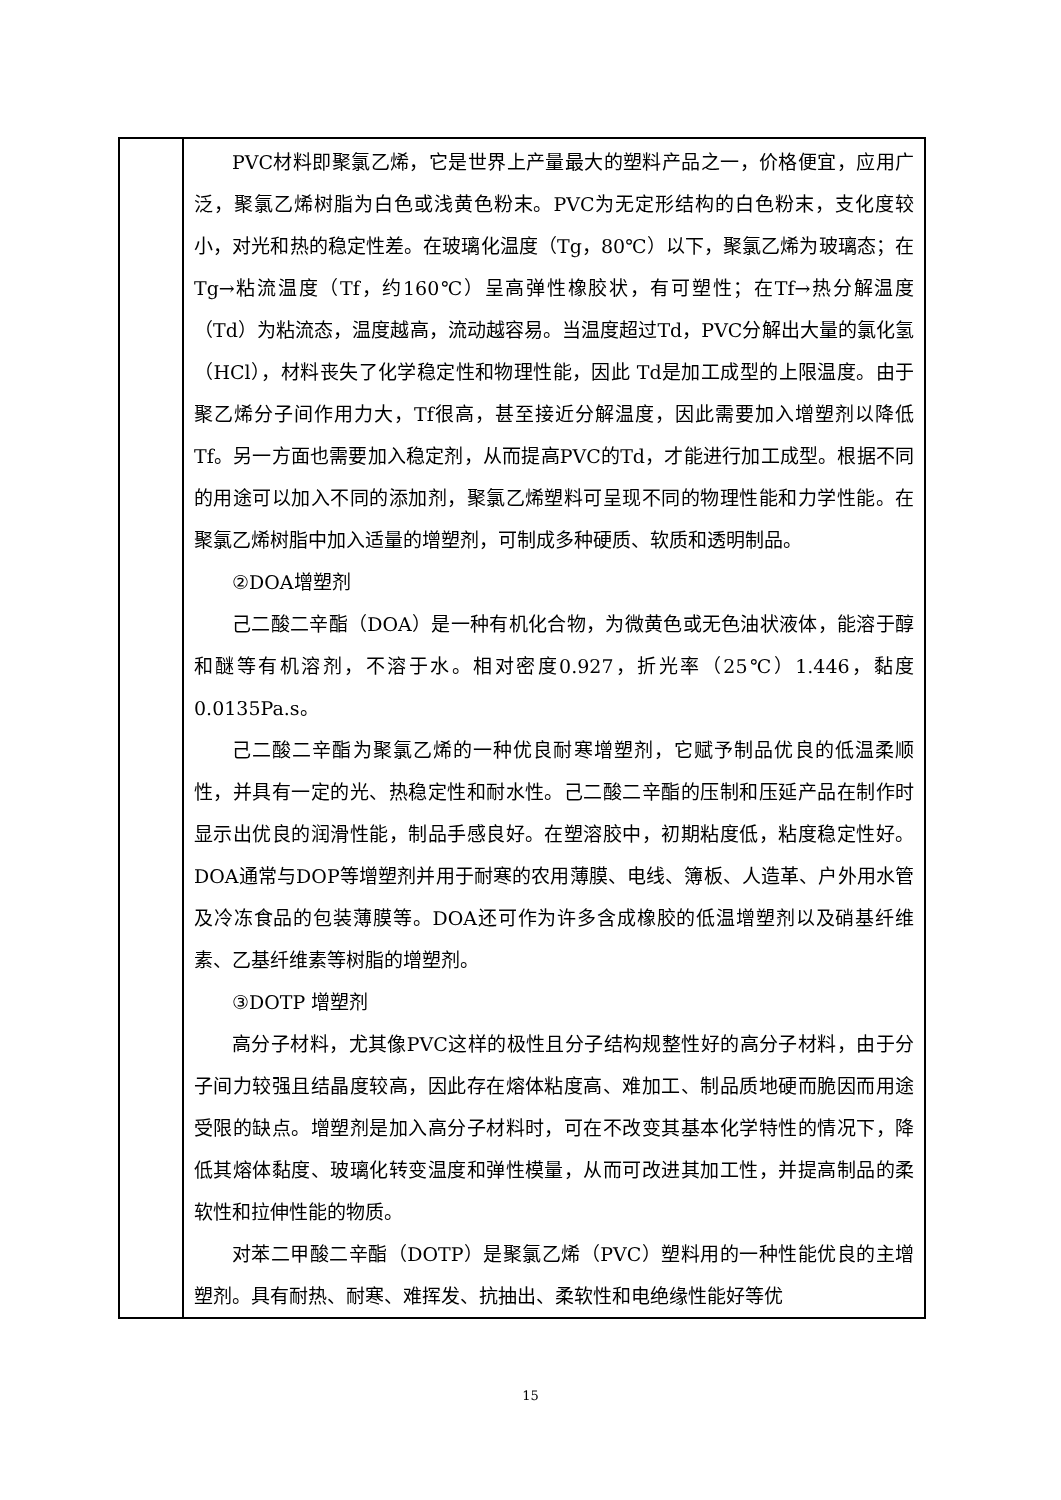| | PVC材料即聚氯乙烯，它是世界上产量最大的塑料产品之一，价格便宜，应用广泛，聚氯乙烯树脂为白色或浅黄色粉末。PVC为无定形结构的白色粉末，支化度较小，对光和热的稳定性差。在玻璃化温度（Tg，80℃）以下，聚氯乙烯为玻璃态；在Tg→粘流温度（Tf，约160℃）呈高弹性橡胶状，有可塑性；在Tf→热分解温度（Td）为粘流态，温度越高，流动越容易。当温度超过Td，PVC分解出大量的氯化氢（HCl），材料丧失了化学稳定性和物理性能，因此 Td是加工成型的上限温度。由于聚乙烯分子间作用力大，Tf很高，甚至接近分解温度，因此需要加入增塑剂以降低Tf。另一方面也需要加入稳定剂，从而提高PVC的Td，才能进行加工成型。根据不同的用途可以加入不同的添加剂，聚氯乙烯塑料可呈现不同的物理性能和力学性能。在聚氯乙烯树脂中加入适量的增塑剂，可制成多种硬质、软质和透明制品。 ②DOA增塑剂 己二酸二辛酯（DOA）是一种有机化合物，为微黄色或无色油状液体，能溶于醇和醚等有机溶剂，不溶于水。相对密度0.927，折光率（25℃）1.446，黏度0.0135Pa.s。 己二酸二辛酯为聚氯乙烯的一种优良耐寒增塑剂，它赋予制品优良的低温柔顺性，并具有一定的光、热稳定性和耐水性。己二酸二辛酯的压制和压延产品在制作时显示出优良的润滑性能，制品手感良好。在塑溶胶中，初期粘度低，粘度稳定性好。DOA通常与DOP等增塑剂并用于耐寒的农用薄膜、电线、簿板、人造革、户外用水管及冷冻食品的包装薄膜等。DOA还可作为许多含成橡胶的低温增塑剂以及硝基纤维素、乙基纤维素等树脂的增塑剂。 ③DOTP 增塑剂 高分子材料，尤其像PVC这样的极性且分子结构规整性好的高分子材料，由于分子间力较强且结晶度较高，因此存在熔体粘度高、难加工、制品质地硬而脆因而用途受限的缺点。增塑剂是加入高分子材料时，可在不改变其基本化学特性的情况下，降低其熔体黏度、玻璃化转变温度和弹性模量，从而可改进其加工性，并提高制品的柔软性和拉伸性能的物质。 对苯二甲酸二辛酯（DOTP）是聚氯乙烯（PVC）塑料用的一种性能优良的主增塑剂。具有耐热、耐寒、难挥发、抗抽出、柔软性和电绝缘性能好等优 |
15